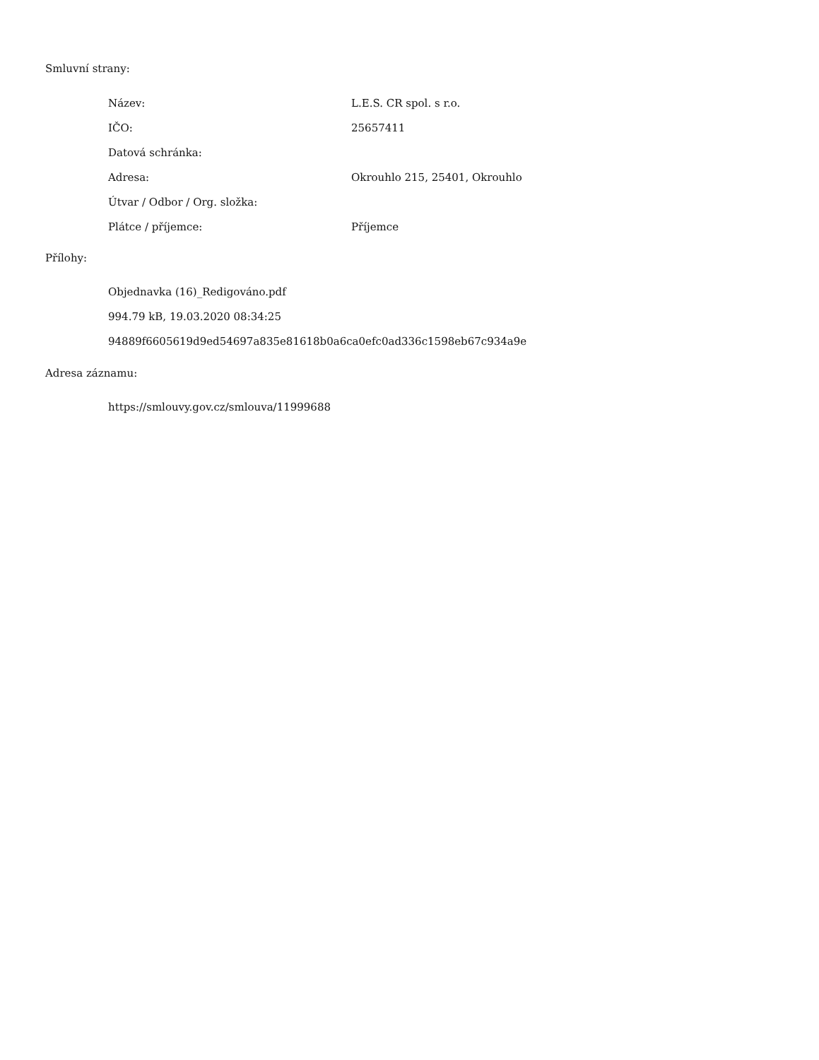Smluvní strany:
| Název: | L.E.S. CR spol. s r.o. |
| IČO: | 25657411 |
| Datová schránka: | |
| Adresa: | Okrouhlo 215, 25401, Okrouhlo |
| Útvar / Odbor / Org. složka: | |
| Plátce / příjemce: | Příjemce |
Přílohy:
Objednavka (16)_Redigováno.pdf
994.79 kB, 19.03.2020 08:34:25
94889f6605619d9ed54697a835e81618b0a6ca0efc0ad336c1598eb67c934a9e
Adresa záznamu:
https://smlouvy.gov.cz/smlouva/11999688